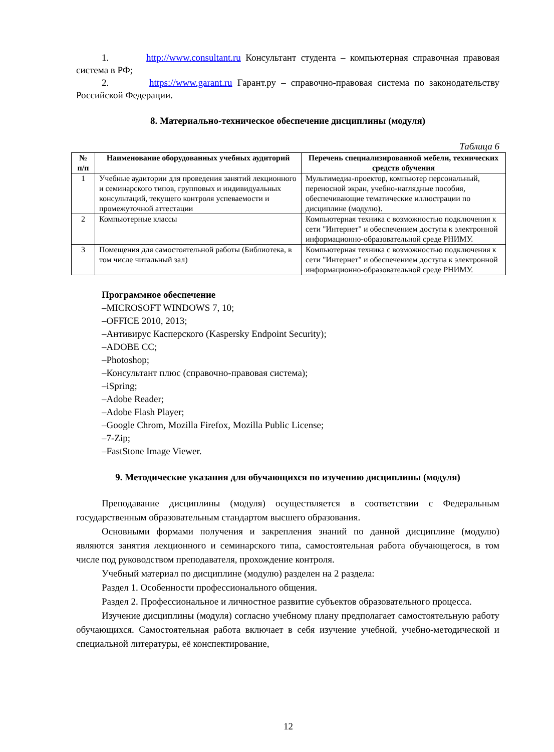1. http://www.consultant.ru Консультант студента – компьютерная справочная правовая система в РФ;
2. https://www.garant.ru Гарант.ру – справочно-правовая система по законодательству Российской Федерации.
8. Материально-техническое обеспечение дисциплины (модуля)
Таблица 6
| № п/п | Наименование оборудованных учебных аудиторий | Перечень специализированной мебели, технических средств обучения |
| --- | --- | --- |
| 1 | Учебные аудитории для проведения занятий лекционного и семинарского типов, групповых и индивидуальных консультаций, текущего контроля успеваемости и промежуточной аттестации | Мультимедиа-проектор, компьютер персональный, переносной экран, учебно-наглядные пособия, обеспечивающие тематические иллюстрации по дисциплине (модулю). |
| 2 | Компьютерные классы | Компьютерная техника с возможностью подключения к сети "Интернет" и обеспечением доступа к электронной информационно-образовательной среде РНИМУ. |
| 3 | Помещения для самостоятельной работы (Библиотека, в том числе читальный зал) | Компьютерная техника с возможностью подключения к сети "Интернет" и обеспечением доступа к электронной информационно-образовательной среде РНИМУ. |
Программное обеспечение
–MICROSOFT WINDOWS 7, 10;
–OFFICE 2010, 2013;
–Антивирус Касперского (Kaspersky Endpoint Security);
–ADOBE CC;
–Photoshop;
–Консультант плюс (справочно-правовая система);
–iSpring;
–Adobe Reader;
–Adobe Flash Player;
–Google Chrom, Mozilla Firefox, Mozilla Public License;
–7-Zip;
–FastStone Image Viewer.
9. Методические указания для обучающихся по изучению дисциплины (модуля)
Преподавание дисциплины (модуля) осуществляется в соответствии с Федеральным государственным образовательным стандартом высшего образования.
Основными формами получения и закрепления знаний по данной дисциплине (модулю) являются занятия лекционного и семинарского типа, самостоятельная работа обучающегося, в том числе под руководством преподавателя, прохождение контроля.
Учебный материал по дисциплине (модулю) разделен на 2 раздела:
Раздел 1. Особенности профессионального общения.
Раздел 2. Профессиональное и личностное развитие субъектов образовательного процесса.
Изучение дисциплины (модуля) согласно учебному плану предполагает самостоятельную работу обучающихся. Самостоятельная работа включает в себя изучение учебной, учебно-методической и специальной литературы, её конспектирование,
12